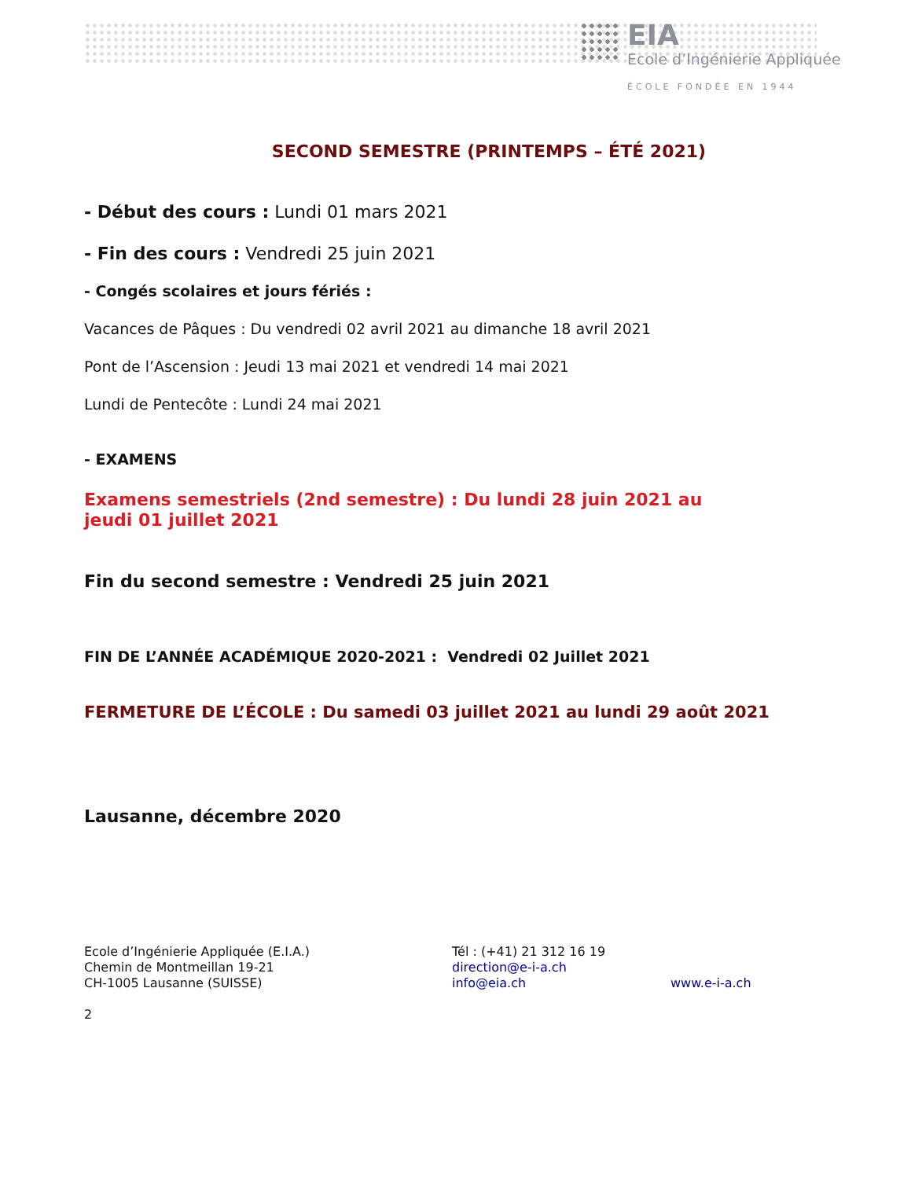EIA
Ecole d’Ingénierie Appliquée
ÉCOLE FONDÉE EN 1944
SECOND SEMESTRE (PRINTEMPS – ÉTÉ 2021)
- Début des cours : Lundi 01 mars 2021
- Fin des cours : Vendredi 25 juin 2021
- Congés scolaires et jours fériés :
Vacances de Pâques : Du vendredi 02 avril 2021 au dimanche 18 avril 2021
Pont de l’Ascension : Jeudi 13 mai 2021 et vendredi 14 mai 2021
Lundi de Pentecôte : Lundi 24 mai 2021
- EXAMENS
Examens semestriels (2nd semestre) : Du lundi 28 juin 2021 au jeudi 01 juillet 2021
Fin du second semestre : Vendredi 25 juin 2021
FIN DE L’ANNÉE ACADÉMIQUE 2020-2021 : Vendredi 02 Juillet 2021
FERMETURE DE L’ÉCOLE : Du samedi 03 juillet 2021 au lundi 29 août 2021
Lausanne, décembre 2020
Ecole d’Ingénierie Appliquée (E.I.A.)
Chemin de Montmeillan 19-21
CH-1005 Lausanne (SUISSE)
Tél : (+41) 21 312 16 19
direction@e-i-a.ch
info@eia.ch
www.e-i-a.ch
2